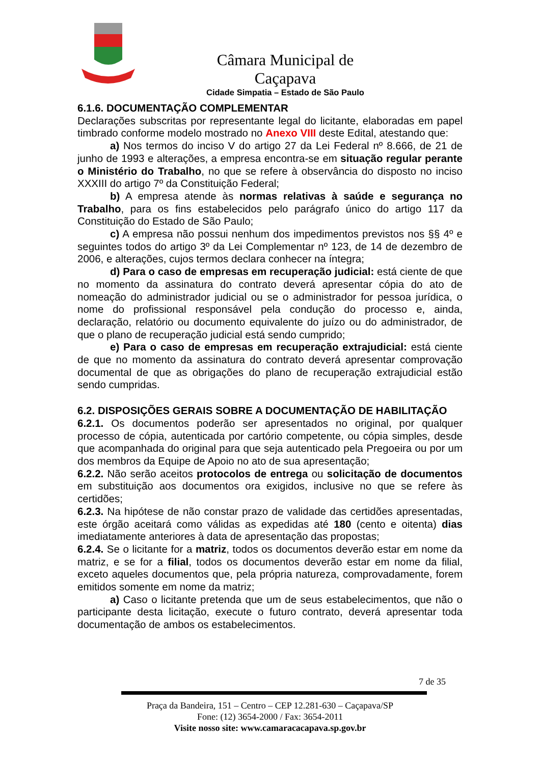Câmara Municipal de Caçapava
Cidade Simpatia – Estado de São Paulo
6.1.6. DOCUMENTAÇÃO COMPLEMENTAR
Declarações subscritas por representante legal do licitante, elaboradas em papel timbrado conforme modelo mostrado no Anexo VIII deste Edital, atestando que:
a) Nos termos do inciso V do artigo 27 da Lei Federal nº 8.666, de 21 de junho de 1993 e alterações, a empresa encontra-se em situação regular perante o Ministério do Trabalho, no que se refere à observância do disposto no inciso XXXIII do artigo 7º da Constituição Federal;
b) A empresa atende às normas relativas à saúde e segurança no Trabalho, para os fins estabelecidos pelo parágrafo único do artigo 117 da Constituição do Estado de São Paulo;
c) A empresa não possui nenhum dos impedimentos previstos nos §§ 4º e seguintes todos do artigo 3º da Lei Complementar nº 123, de 14 de dezembro de 2006, e alterações, cujos termos declara conhecer na íntegra;
d) Para o caso de empresas em recuperação judicial: está ciente de que no momento da assinatura do contrato deverá apresentar cópia do ato de nomeação do administrador judicial ou se o administrador for pessoa jurídica, o nome do profissional responsável pela condução do processo e, ainda, declaração, relatório ou documento equivalente do juízo ou do administrador, de que o plano de recuperação judicial está sendo cumprido;
e) Para o caso de empresas em recuperação extrajudicial: está ciente de que no momento da assinatura do contrato deverá apresentar comprovação documental de que as obrigações do plano de recuperação extrajudicial estão sendo cumpridas.
6.2. DISPOSIÇÕES GERAIS SOBRE A DOCUMENTAÇÃO DE HABILITAÇÃO
6.2.1. Os documentos poderão ser apresentados no original, por qualquer processo de cópia, autenticada por cartório competente, ou cópia simples, desde que acompanhada do original para que seja autenticado pela Pregoeira ou por um dos membros da Equipe de Apoio no ato de sua apresentação;
6.2.2. Não serão aceitos protocolos de entrega ou solicitação de documentos em substituição aos documentos ora exigidos, inclusive no que se refere às certidões;
6.2.3. Na hipótese de não constar prazo de validade das certidões apresentadas, este órgão aceitará como válidas as expedidas até 180 (cento e oitenta) dias imediatamente anteriores à data de apresentação das propostas;
6.2.4. Se o licitante for a matriz, todos os documentos deverão estar em nome da matriz, e se for a filial, todos os documentos deverão estar em nome da filial, exceto aqueles documentos que, pela própria natureza, comprovadamente, forem emitidos somente em nome da matriz;
a) Caso o licitante pretenda que um de seus estabelecimentos, que não o participante desta licitação, execute o futuro contrato, deverá apresentar toda documentação de ambos os estabelecimentos.
7 de 35
Praça da Bandeira, 151 – Centro – CEP 12.281-630 – Caçapava/SP
Fone: (12) 3654-2000 / Fax: 3654-2011
Visite nosso site: www.camaracacapava.sp.gov.br